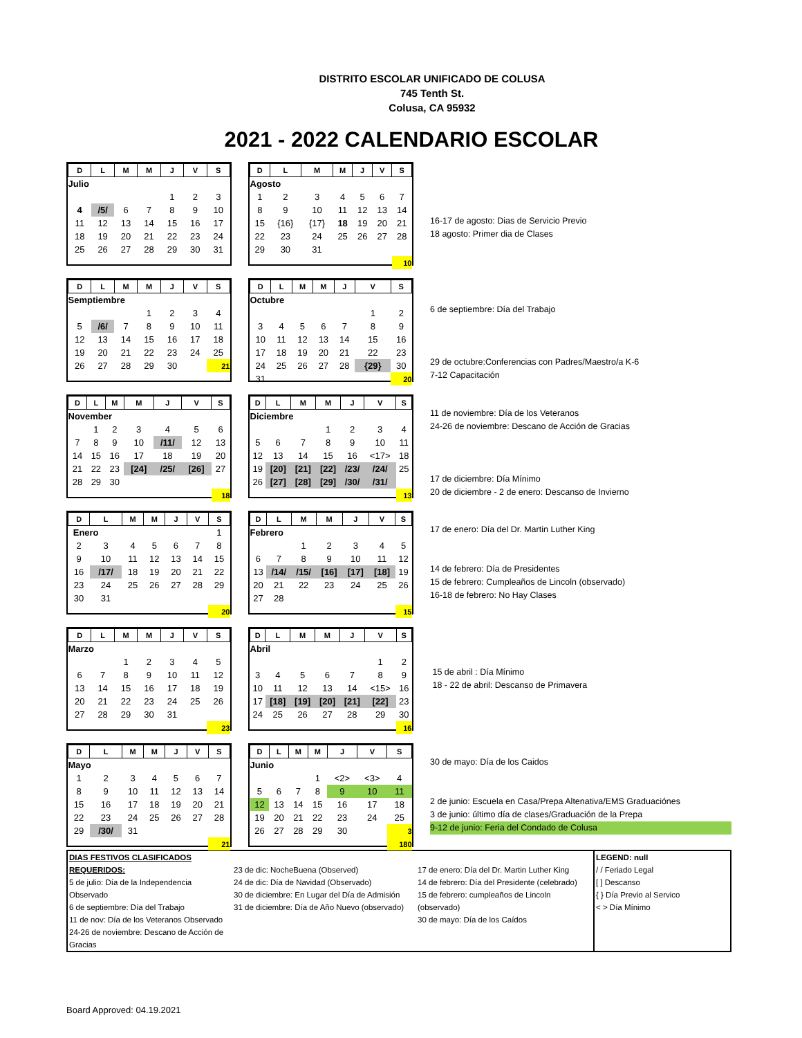DISTRITO ESCOLAR UNIFICADO DE COLUSA
745 Tenth St.
Colusa, CA 95932
2021 - 2022 CALENDARIO ESCOLAR
| D | L | M | M | J | V | S |
| --- | --- | --- | --- | --- | --- | --- |
| Julio | | | | | | |
| | | | | 1 | 2 | 3 |
| 4 | /5/ | 6 | 7 | 8 | 9 | 10 |
| 11 | 12 | 13 | 14 | 15 | 16 | 17 |
| 18 | 19 | 20 | 21 | 22 | 23 | 24 |
| 25 | 26 | 27 | 28 | 29 | 30 | 31 |
| D | L | M | M | J | V | S |
| --- | --- | --- | --- | --- | --- | --- |
| Agosto | | | | | | |
| 1 | 2 | 3 | 4 | 5 | 6 | 7 |
| 8 | 9 | 10 | 11 | 12 | 13 | 14 |
| 15 | {16} | {17} | 18 | 19 | 20 | 21 |
| 22 | 23 | 24 | 25 | 26 | 27 | 28 |
| 29 | 30 | 31 | | | | |
| | | | | | | 10 |
16-17 de agosto: Dias de Servicio Previo
18 agosto: Primer dia de Clases
| D | L | M | M | J | V | S |
| --- | --- | --- | --- | --- | --- | --- |
| Semptiembre | | | | | | |
| | | | 1 | 2 | 3 | 4 |
| 5 | /6/ | 7 | 8 | 9 | 10 | 11 |
| 12 | 13 | 14 | 15 | 16 | 17 | 18 |
| 19 | 20 | 21 | 22 | 23 | 24 | 25 |
| 26 | 27 | 28 | 29 | 30 | | 21 |
| D | L | M | M | J | V | S |
| --- | --- | --- | --- | --- | --- | --- |
| Octubre | | | | | | |
| | | | | | 1 | 2 |
| 3 | 4 | 5 | 6 | 7 | 8 | 9 |
| 10 | 11 | 12 | 13 | 14 | 15 | 16 |
| 17 | 18 | 19 | 20 | 21 | 22 | 23 |
| 24 | 25 | 26 | 27 | 28 | {29} | 30 |
| 31 | | | | | | 20 |
6 de septiembre: Día del Trabajo
29 de octubre:Conferencias con Padres/Maestro/a K-6
7-12 Capacitación
| D | L | M | M | J | V | S |
| --- | --- | --- | --- | --- | --- | --- |
| November | | | | | | |
| | 1 | 2 | 3 | 4 | 5 | 6 |
| 7 | 8 | 9 | 10 | /11/ | 12 | 13 |
| 14 | 15 | 16 | 17 | 18 | 19 | 20 |
| 21 | 22 | 23 | [24] | /25/ | [26] | 27 |
| 28 | 29 | 30 | | | | |
| | | | | | | 18 |
| D | L | M | M | J | V | S |
| --- | --- | --- | --- | --- | --- | --- |
| Diciembre | | | | | | |
| | | | 1 | 2 | 3 | 4 |
| 5 | 6 | 7 | 8 | 9 | 10 | 11 |
| 12 | 13 | 14 | 15 | 16 | <17> | 18 |
| 19 | [20] | [21] | [22] | /23/ | /24/ | 25 |
| 26 | [27] | [28] | [29] | /30/ | /31/ | |
| | | | | | | 13 |
11 de noviembre: Día de los Veteranos
24-26 de noviembre: Descano de Acción de Gracias
17 de diciembre: Día Mínimo
20 de diciembre - 2 de enero: Descanso de Invierno
| D | L | M | M | J | V | S |
| --- | --- | --- | --- | --- | --- | --- |
| Enero | | | | | | 1 |
| 2 | 3 | 4 | 5 | 6 | 7 | 8 |
| 9 | 10 | 11 | 12 | 13 | 14 | 15 |
| 16 | /17/ | 18 | 19 | 20 | 21 | 22 |
| 23 | 24 | 25 | 26 | 27 | 28 | 29 |
| 30 | 31 | | | | | |
| | | | | | | 20 |
| D | L | M | M | J | V | S |
| --- | --- | --- | --- | --- | --- | --- |
| Febrero | | | | | | |
| | | 1 | 2 | 3 | 4 | 5 |
| 6 | 7 | 8 | 9 | 10 | 11 | 12 |
| 13 | /14/ | /15/ | [16] | [17] | [18] | 19 |
| 20 | 21 | 22 | 23 | 24 | 25 | 26 |
| 27 | 28 | | | | | |
| | | | | | | 15 |
17 de enero: Día del Dr. Martin Luther King
14 de febrero: Día de Presidentes
15 de febrero: Cumpleaños de Lincoln (observado)
16-18 de febrero: No Hay Clases
| D | L | M | M | J | V | S |
| --- | --- | --- | --- | --- | --- | --- |
| Marzo | | | | | | |
| | | 1 | 2 | 3 | 4 | 5 |
| 6 | 7 | 8 | 9 | 10 | 11 | 12 |
| 13 | 14 | 15 | 16 | 17 | 18 | 19 |
| 20 | 21 | 22 | 23 | 24 | 25 | 26 |
| 27 | 28 | 29 | 30 | 31 | | |
| | | | | | | 23 |
| D | L | M | M | J | V | S |
| --- | --- | --- | --- | --- | --- | --- |
| Abril | | | | | | |
| | | | | | 1 | 2 |
| 3 | 4 | 5 | 6 | 7 | 8 | 9 |
| 10 | 11 | 12 | 13 | 14 | <15> | 16 |
| 17 | [18] | [19] | [20] | [21] | [22] | 23 |
| 24 | 25 | 26 | 27 | 28 | 29 | 30 |
| | | | | | | 16 |
15 de abril : Día Mínimo
18 - 22 de abril: Descanso de Primavera
| D | L | M | M | J | V | S |
| --- | --- | --- | --- | --- | --- | --- |
| Mayo | | | | | | |
| 1 | 2 | 3 | 4 | 5 | 6 | 7 |
| 8 | 9 | 10 | 11 | 12 | 13 | 14 |
| 15 | 16 | 17 | 18 | 19 | 20 | 21 |
| 22 | 23 | 24 | 25 | 26 | 27 | 28 |
| 29 | /30/ | 31 | | | | |
| | | | | | | 21 |
| D | L | M | M | J | V | S |
| --- | --- | --- | --- | --- | --- | --- |
| Junio | | | | | | |
| | | | 1 | <2> | <3> | 4 |
| 5 | 6 | 7 | 8 | 9 | 10 | 11 |
| 12 | 13 | 14 | 15 | 16 | 17 | 18 |
| 19 | 20 | 21 | 22 | 23 | 24 | 25 |
| 26 | 27 | 28 | 29 | 30 | | 3 |
| | | | | | | 180 |
30 de mayo: Día de los Caidos
2 de junio: Escuela en Casa/Prepa Altenativa/EMS Graduaciónes
3 de junio: último día de clases/Graduación de la Prepa
9-12 de junio: Feria del Condado de Colusa
DIAS FESTIVOS CLASIFICADOS REQUERIDOS:
5 de julio: Día de la Independencia Observado
6 de septiembre: Día del Trabajo
11 de nov: Día de los Veteranos Observado
24-26 de noviembre: Descano de Acción de Gracias
23 de dic: NocheBuena (Observed)
24 de dic: Día de Navidad (Observado)
30 de diciembre: En Lugar del Día de Admisión
31 de diciembre: Día de Año Nuevo (observado)
17 de enero: Día del Dr. Martin Luther King
14 de febrero: Día del Presidente (celebrado)
15 de febrero: cumpleaños de Lincoln (observado)
30 de mayo: Día de los Caídos
LEGEND: null
/ / Feriado Legal
[ ] Descanso
{ } Día Previo al Servico
< > Día Mínimo
Board Approved: 04.19.2021